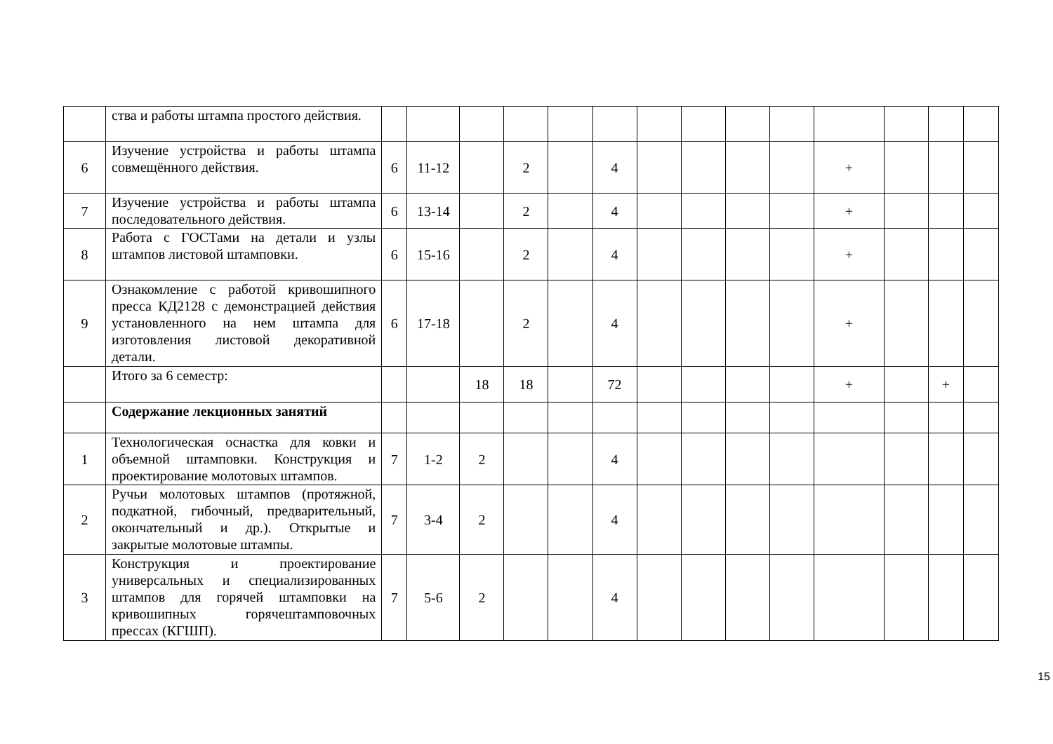| | ства и работы штампа простого действия. | | | | | | | | | | | | | | |
| 6 | Изучение устройства и работы штампа совмещённого действия. | 6 | 11-12 | | 2 | | 4 | | | | | + | | | |
| 7 | Изучение устройства и работы штампа последовательного действия. | 6 | 13-14 | | 2 | | 4 | | | | | + | | | |
| 8 | Работа с ГОСТами на детали и узлы штампов листовой штамповки. | 6 | 15-16 | | 2 | | 4 | | | | | + | | | |
| 9 | Ознакомление с работой кривошипного пресса КД2128 с демонстрацией действия установленного на нем штампа для изготовления листовой декоративной детали. | 6 | 17-18 | | 2 | | 4 | | | | | + | | | |
| | Итого за 6 семестр: | | | 18 | 18 | | 72 | | | | | + | | + | |
| | Содержание лекционных занятий | | | | | | | | | | | | | | |
| 1 | Технологическая оснастка для ковки и объемной штамповки. Конструкция и проектирование молотовых штампов. | 7 | 1-2 | 2 | | | 4 | | | | | | | | |
| 2 | Ручьи молотовых штампов (протяжной, подкатной, гибочный, предварительный, окончательный и др.). Открытые и закрытые молотовые штампы. | 7 | 3-4 | 2 | | | 4 | | | | | | | | |
| 3 | Конструкция и проектирование универсальных и специализированных штампов для горячей штамповки на кривошипных горячештамповочных прессах (КГШП). | 7 | 5-6 | 2 | | | 4 | | | | | | | | |
15